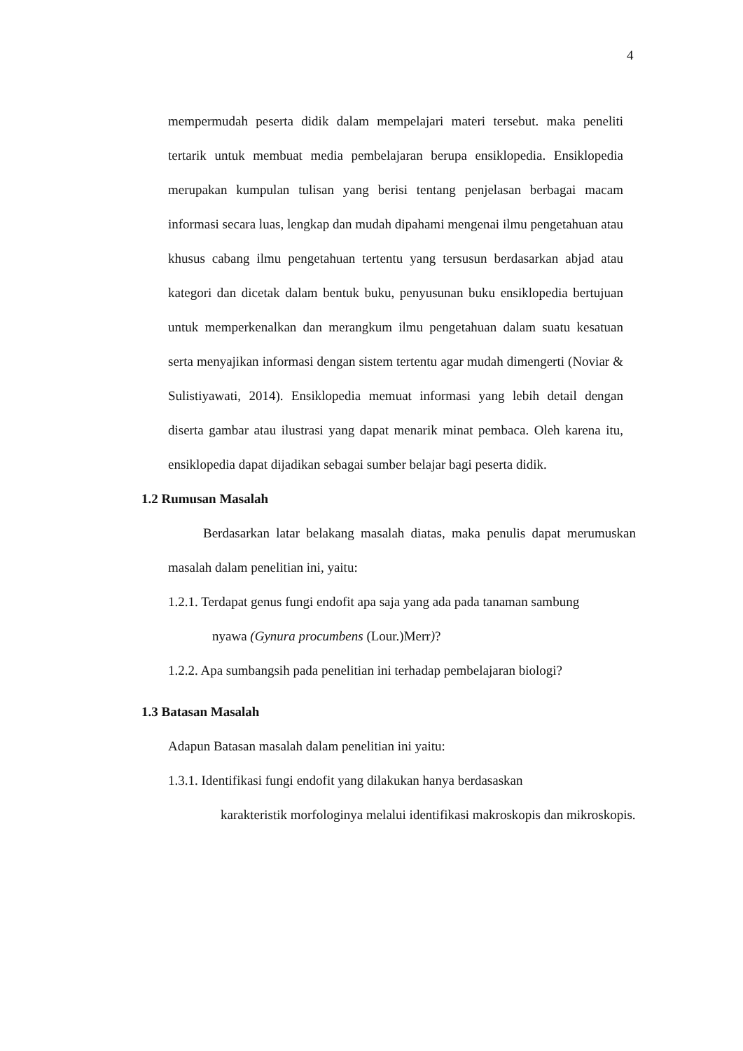4
mempermudah peserta didik dalam mempelajari materi tersebut. maka peneliti tertarik untuk membuat media pembelajaran berupa ensiklopedia. Ensiklopedia merupakan kumpulan tulisan yang berisi tentang penjelasan berbagai macam informasi secara luas, lengkap dan mudah dipahami mengenai ilmu pengetahuan atau khusus cabang ilmu pengetahuan tertentu yang tersusun berdasarkan abjad atau kategori dan dicetak dalam bentuk buku, penyusunan buku ensiklopedia bertujuan untuk memperkenalkan dan merangkum ilmu pengetahuan dalam suatu kesatuan serta menyajikan informasi dengan sistem tertentu agar mudah dimengerti (Noviar & Sulistiyawati, 2014). Ensiklopedia memuat informasi yang lebih detail dengan diserta gambar atau ilustrasi yang dapat menarik minat pembaca. Oleh karena itu, ensiklopedia dapat dijadikan sebagai sumber belajar bagi peserta didik.
1.2 Rumusan Masalah
Berdasarkan latar belakang masalah diatas, maka penulis dapat merumuskan masalah dalam penelitian ini, yaitu:
1.2.1. Terdapat genus fungi endofit apa saja yang ada pada tanaman sambung
nyawa (Gynura procumbens (Lour.)Merr)?
1.2.2. Apa sumbangsih pada penelitian ini terhadap pembelajaran biologi?
1.3 Batasan Masalah
Adapun Batasan masalah dalam penelitian ini yaitu:
1.3.1. Identifikasi fungi endofit yang dilakukan hanya berdasaskan
karakteristik morfologinya melalui identifikasi makroskopis dan mikroskopis.